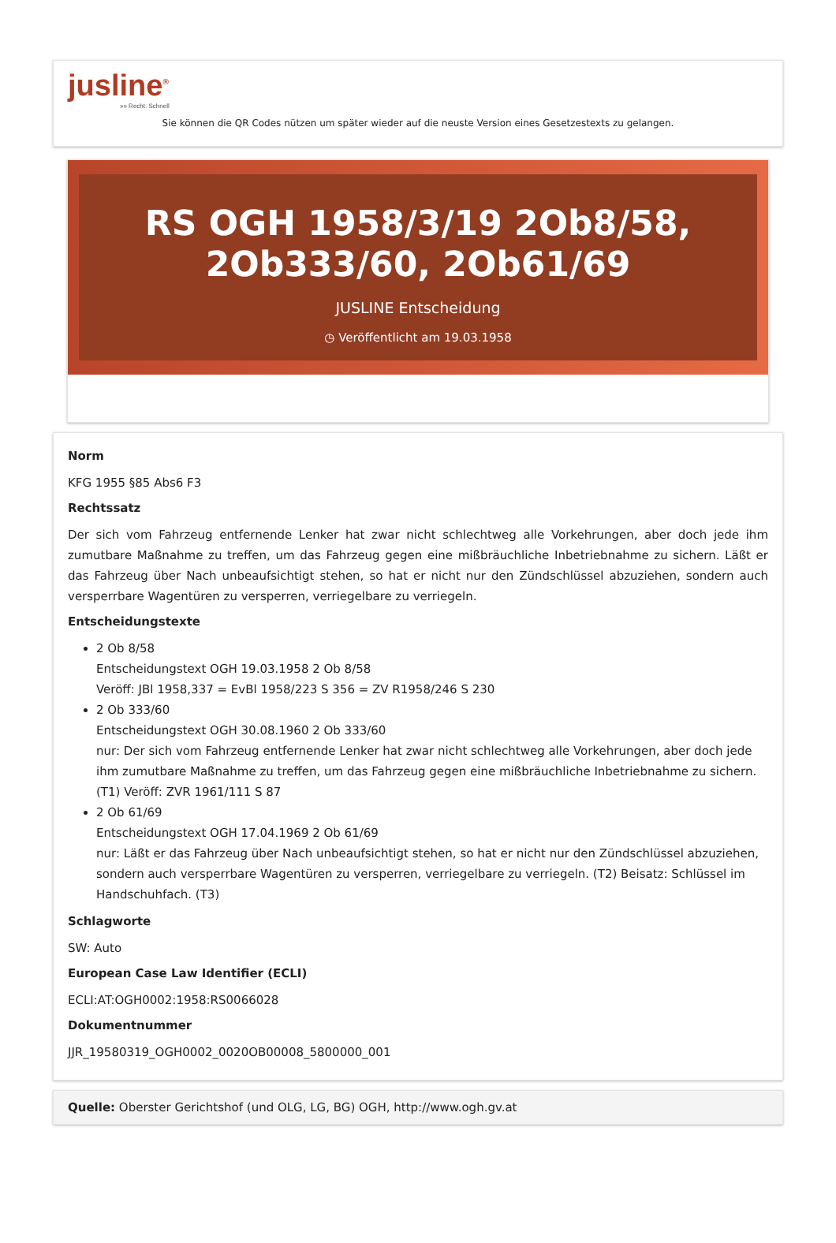jusline<sup>®</sup>
»» Recht. Schnell
Sie können die QR Codes nützen um später wieder auf die neuste Version eines Gesetzestexts zu gelangen.
RS OGH 1958/3/19 2Ob8/58, 2Ob333/60, 2Ob61/69
JUSLINE Entscheidung
◷ Veröffentlicht am 19.03.1958
Norm
KFG 1955 §85 Abs6 F3
Rechtssatz
Der sich vom Fahrzeug entfernende Lenker hat zwar nicht schlechtweg alle Vorkehrungen, aber doch jede ihm zumutbare Maßnahme zu treffen, um das Fahrzeug gegen eine mißbräuchliche Inbetriebnahme zu sichern. Läßt er das Fahrzeug über Nach unbeaufsichtigt stehen, so hat er nicht nur den Zündschlüssel abzuziehen, sondern auch versperrbare Wagentüren zu versperren, verriegelbare zu verriegeln.
Entscheidungstexte
2 Ob 8/58
Entscheidungstext OGH 19.03.1958 2 Ob 8/58
Veröff: JBl 1958,337 = EvBl 1958/223 S 356 = ZV R1958/246 S 230
2 Ob 333/60
Entscheidungstext OGH 30.08.1960 2 Ob 333/60
nur: Der sich vom Fahrzeug entfernende Lenker hat zwar nicht schlechtweg alle Vorkehrungen, aber doch jede ihm zumutbare Maßnahme zu treffen, um das Fahrzeug gegen eine mißbräuchliche Inbetriebnahme zu sichern. (T1) Veröff: ZVR 1961/111 S 87
2 Ob 61/69
Entscheidungstext OGH 17.04.1969 2 Ob 61/69
nur: Läßt er das Fahrzeug über Nach unbeaufsichtigt stehen, so hat er nicht nur den Zündschlüssel abzuziehen, sondern auch versperrbare Wagentüren zu versperren, verriegelbare zu verriegeln. (T2) Beisatz: Schlüssel im Handschuhfach. (T3)
Schlagworte
SW: Auto
European Case Law Identifier (ECLI)
ECLI:AT:OGH0002:1958:RS0066028
Dokumentnummer
JJR_19580319_OGH0002_0020OB00008_5800000_001
Quelle: Oberster Gerichtshof (und OLG, LG, BG) OGH, http://www.ogh.gv.at